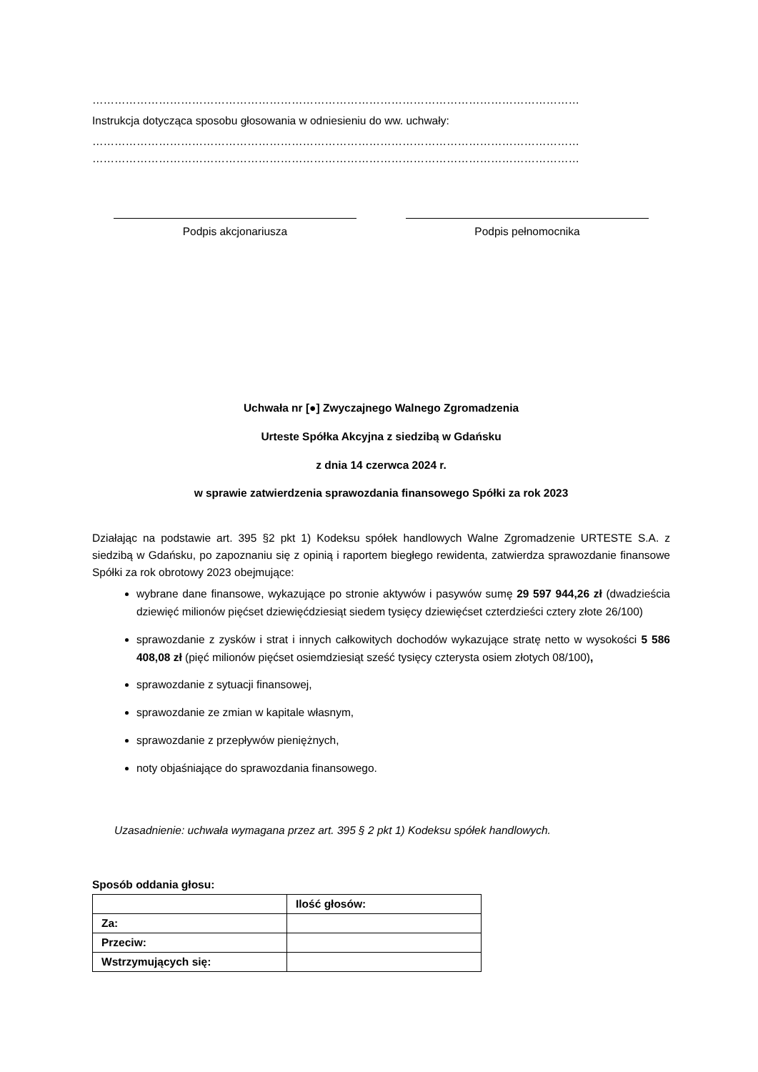……………………………………………………………………………………………………………………
Instrukcja dotycząca sposobu głosowania w odniesieniu do ww. uchwały:
……………………………………………………………………………………………………………………
……………………………………………………………………………………………………………………
Podpis akcjonariusza Podpis pełnomocnika
Uchwała nr [●] Zwyczajnego Walnego Zgromadzenia
Urteste Spółka Akcyjna z siedzibą w Gdańsku
z dnia 14 czerwca 2024 r.
w sprawie zatwierdzenia sprawozdania finansowego Spółki za rok 2023
Działając na podstawie art. 395 §2 pkt 1) Kodeksu spółek handlowych Walne Zgromadzenie URTESTE S.A. z siedzibą w Gdańsku, po zapoznaniu się z opinią i raportem biegłego rewidenta, zatwierdza sprawozdanie finansowe Spółki za rok obrotowy 2023 obejmujące:
wybrane dane finansowe, wykazujące po stronie aktywów i pasywów sumę 29 597 944,26 zł (dwadzieścia dziewięć milionów pięćset dziewięćdziesiąt siedem tysięcy dziewięćset czterdzieści cztery złote 26/100)
sprawozdanie z zysków i strat i innych całkowitych dochodów wykazujące stratę netto w wysokości 5 586 408,08 zł (pięć milionów pięćset osiemdziesiąt sześć tysięcy czterysta osiem złotych 08/100),
sprawozdanie z sytuacji finansowej,
sprawozdanie ze zmian w kapitale własnym,
sprawozdanie z przepływów pieniężnych,
noty objaśniające do sprawozdania finansowego.
Uzasadnienie: uchwała wymagana przez art. 395 § 2 pkt 1) Kodeksu spółek handlowych.
Sposób oddania głosu:
| | Ilość głosów: |
| Za: | |
| Przeciw: | |
| Wstrzymujących się: | |